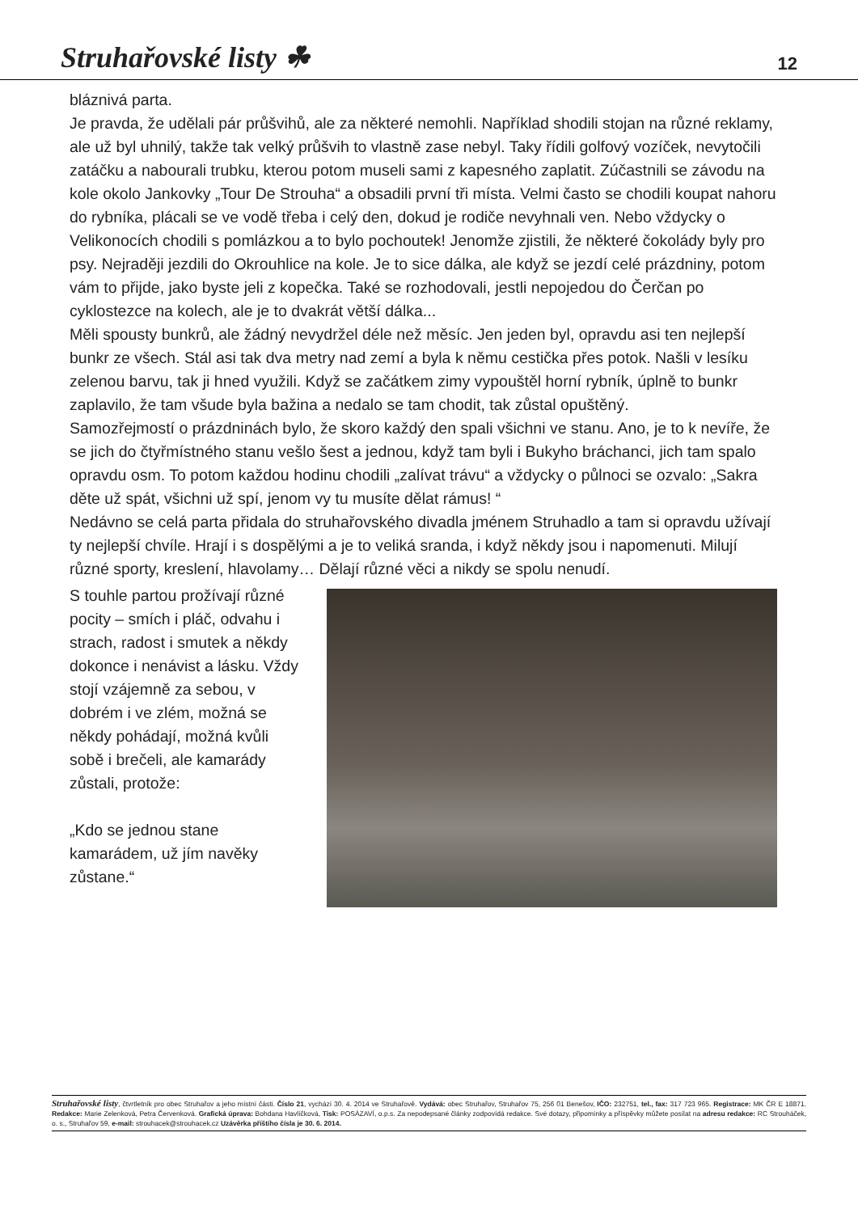Struhařovské listy ☘ 12
bláznivá parta.
Je pravda, že udělali pár průšvihů, ale za některé nemohli. Například shodili stojan na různé reklamy, ale už byl uhnilý, takže tak velký průšvih to vlastně zase nebyl. Taky řídili golfový vozíček, nevytočili zatáčku a nabourali trubku, kterou potom museli sami z kapesného zaplatit. Zúčastnili se závodu na kole okolo Jankovky „Tour De Strouha“ a obsadili první tři místa. Velmi často se chodili koupat nahoru do rybníka, plácali se ve vodě třeba i celý den, dokud je rodiče nevyhnali ven. Nebo vždycky o Velikonocích chodili s pomlázkou a to bylo pochoutek! Jenomže zjistili, že některé čokolády byly pro psy. Nejraději jezdili do Okrouhlice na kole. Je to sice dálka, ale když se jezdí celé prázdniny, potom vám to přijde, jako byste jeli z kopečka. Také se rozhodovali, jestli nepojedou do Čerčan po cyklostezce na kolech, ale je to dvakrát větší dálka...
Měli spousty bunkrů, ale žádný nevydržel déle než měsíc. Jen jeden byl, opravdu asi ten nejlepší bunkr ze všech. Stál asi tak dva metry nad zemí a byla k němu cestička přes potok. Našli v lesíku zelenou barvu, tak ji hned využili. Když se začátkem zimy vypouštěl horní rybník, úplně to bunkr zaplavilo, že tam všude byla bažina a nedalo se tam chodit, tak zůstal opuštěný.
Samozřejmostí o prázdninách bylo, že skoro každý den spali všichni ve stanu. Ano, je to k nevíře, že se jich do čtyřmístného stanu vešlo šest a jednou, když tam byli i Bukyho bráchanci, jich tam spalo opravdu osm. To potom každou hodinu chodili „zalívat trávu“ a vždycky o půlnoci se ozvalo: „Sakra děte už spát, všichni už spí, jenom vy tu musíte dělat rámus! “
Nedávno se celá parta přidala do struhařovského divadla jménem Struhadlo a tam si opravdu užívají ty nejlepší chvíle. Hrají i s dospělými a je to veliká sranda, i když někdy jsou i napomenuti. Milují různé sporty, kreslení, hlavolamy… Dělají různé věci a nikdy se spolu nenudí.
S touhle partou prožívají různé pocity – smích i pláč, odvahu i strach, radost i smutek a někdy dokonce i nenávist a lásku. Vždy stojí vzájemně za sebou, v dobrém i ve zlém, možná se někdy pohádají, možná kvůli sobě i brečeli, ale kamarády zůstali, protože:
„Kdo se jednou stane kamarádem, už jím navěky zůstane.“
Struhařovské listy, čtvrtletník pro obec Struhařov a jeho místní části. Číslo 21, vychází 30. 4. 2014 ve Struhařově. Vydává: obec Struhařov, Struhařov 75, 256 01 Benešov, IČO: 232751, tel., fax: 317 723 965. Registrace: MK ČR E 18871. Redakce: Marie Zelenková, Petra Červenková. Grafická úprava: Bohdana Havlíčková, Tisk: POSÁZAVÍ, o.p.s. Za nepodepsané články zodpovídá redakce. Své dotazy, připomínky a příspěvky můžete posílat na adresu redakce: RC Strouháček, o. s., Struhařov 59, e-mail: strouhacek@strouhacek.cz Uzávěrka příštího čísla je 30. 6. 2014.